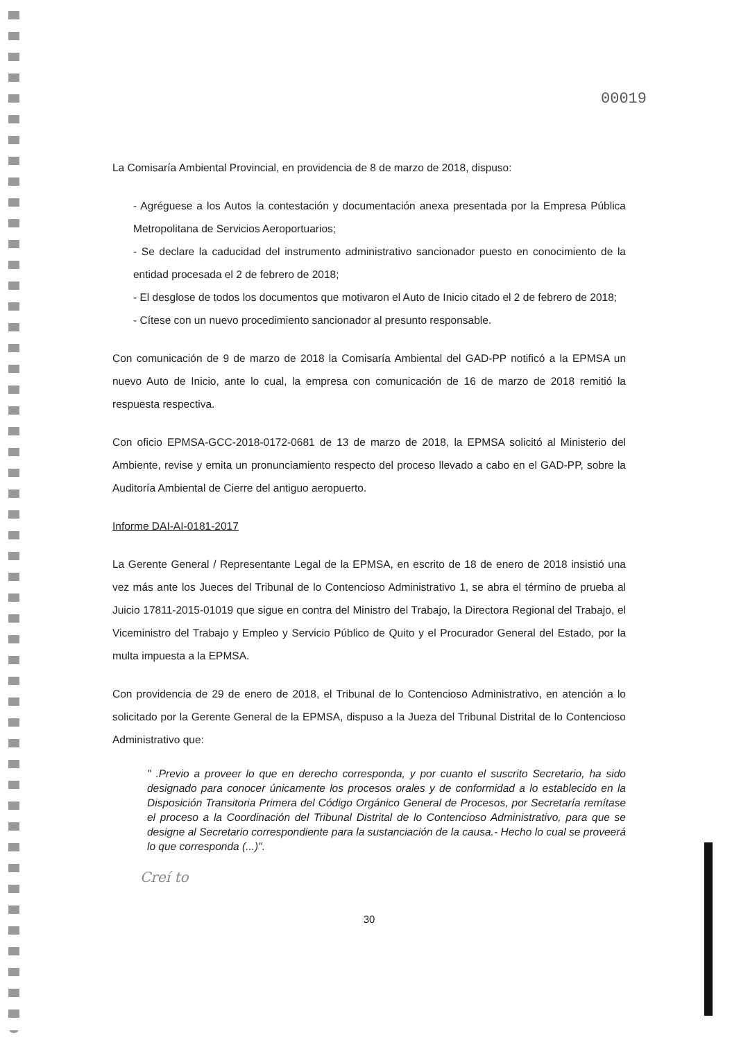00019
La Comisaría Ambiental Provincial, en providencia de 8 de marzo de 2018, dispuso:
- Agréguese a los Autos la contestación y documentación anexa presentada por la Empresa Pública Metropolitana de Servicios Aeroportuarios;
- Se declare la caducidad del instrumento administrativo sancionador puesto en conocimiento de la entidad procesada el 2 de febrero de 2018;
- El desglose de todos los documentos que motivaron el Auto de Inicio citado el 2 de febrero de 2018;
- Cítese con un nuevo procedimiento sancionador al presunto responsable.
Con comunicación de 9 de marzo de 2018 la Comisaría Ambiental del GAD-PP notificó a la EPMSA un nuevo Auto de Inicio, ante lo cual, la empresa con comunicación de 16 de marzo de 2018 remitió la respuesta respectiva.
Con oficio EPMSA-GCC-2018-0172-0681 de 13 de marzo de 2018, la EPMSA solicitó al Ministerio del Ambiente, revise y emita un pronunciamiento respecto del proceso llevado a cabo en el GAD-PP, sobre la Auditoría Ambiental de Cierre del antiguo aeropuerto.
Informe DAI-AI-0181-2017
La Gerente General / Representante Legal de la EPMSA, en escrito de 18 de enero de 2018 insistió una vez más ante los Jueces del Tribunal de lo Contencioso Administrativo 1, se abra el término de prueba al Juicio 17811-2015-01019 que sigue en contra del Ministro del Trabajo, la Directora Regional del Trabajo, el Viceministro del Trabajo y Empleo y Servicio Público de Quito y el Procurador General del Estado, por la multa impuesta a la EPMSA.
Con providencia de 29 de enero de 2018, el Tribunal de lo Contencioso Administrativo, en atención a lo solicitado por la Gerente General de la EPMSA, dispuso a la Jueza del Tribunal Distrital de lo Contencioso Administrativo que:
" .Previo a proveer lo que en derecho corresponda, y por cuanto el suscrito Secretario, ha sido designado para conocer únicamente los procesos orales y de conformidad a lo establecido en la Disposición Transitoria Primera del Código Orgánico General de Procesos, por Secretaría remítase el proceso a la Coordinación del Tribunal Distrital de lo Contencioso Administrativo, para que se designe al Secretario correspondiente para la sustanciación de la causa.- Hecho lo cual se proveerá lo que corresponda (...)".
Creí to
30